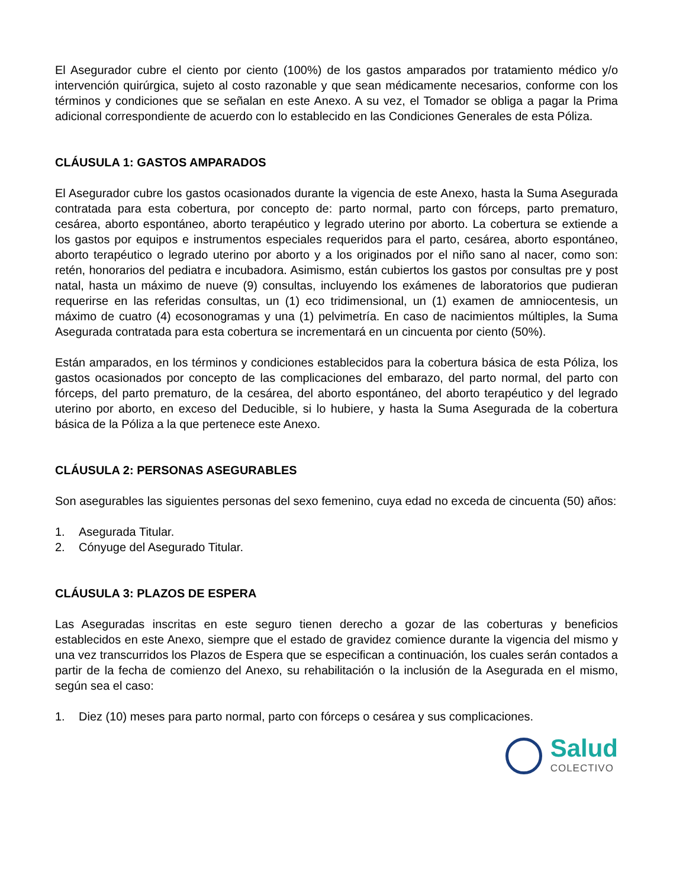El Asegurador cubre el ciento por ciento (100%) de los gastos amparados por tratamiento médico y/o intervención quirúrgica, sujeto al costo razonable y que sean médicamente necesarios, conforme con los términos y condiciones que se señalan en este Anexo. A su vez, el Tomador se obliga a pagar la Prima adicional correspondiente de acuerdo con lo establecido en las Condiciones Generales de esta Póliza.
CLÁUSULA 1: GASTOS AMPARADOS
El Asegurador cubre los gastos ocasionados durante la vigencia de este Anexo, hasta la Suma Asegurada contratada para esta cobertura, por concepto de: parto normal, parto con fórceps, parto prematuro, cesárea, aborto espontáneo, aborto terapéutico y legrado uterino por aborto. La cobertura se extiende a los gastos por equipos e instrumentos especiales requeridos para el parto, cesárea, aborto espontáneo, aborto terapéutico o legrado uterino por aborto y a los originados por el niño sano al nacer, como son: retén, honorarios del pediatra e incubadora. Asimismo, están cubiertos los gastos por consultas pre y post natal, hasta un máximo de nueve (9) consultas, incluyendo los exámenes de laboratorios que pudieran requerirse en las referidas consultas, un (1) eco tridimensional, un (1) examen de amniocentesis, un máximo de cuatro (4) ecosonogramas y una (1) pelvimetría. En caso de nacimientos múltiples, la Suma Asegurada contratada para esta cobertura se incrementará en un cincuenta por ciento (50%).
Están amparados, en los términos y condiciones establecidos para la cobertura básica de esta Póliza, los gastos ocasionados por concepto de las complicaciones del embarazo, del parto normal, del parto con fórceps, del parto prematuro, de la cesárea, del aborto espontáneo, del aborto terapéutico y del legrado uterino por aborto, en exceso del Deducible, si lo hubiere, y hasta la Suma Asegurada de la cobertura básica de la Póliza a la que pertenece este Anexo.
CLÁUSULA 2: PERSONAS ASEGURABLES
Son asegurables las siguientes personas del sexo femenino, cuya edad no exceda de cincuenta (50) años:
1. Asegurada Titular.
2. Cónyuge del Asegurado Titular.
CLÁUSULA 3: PLAZOS DE ESPERA
Las Aseguradas inscritas en este seguro tienen derecho a gozar de las coberturas y beneficios establecidos en este Anexo, siempre que el estado de gravidez comience durante la vigencia del mismo y una vez transcurridos los Plazos de Espera que se especifican a continuación, los cuales serán contados a partir de la fecha de comienzo del Anexo, su rehabilitación o la inclusión de la Asegurada en el mismo, según sea el caso:
1. Diez (10) meses para parto normal, parto con fórceps o cesárea y sus complicaciones.
Salud
COLECTIVO